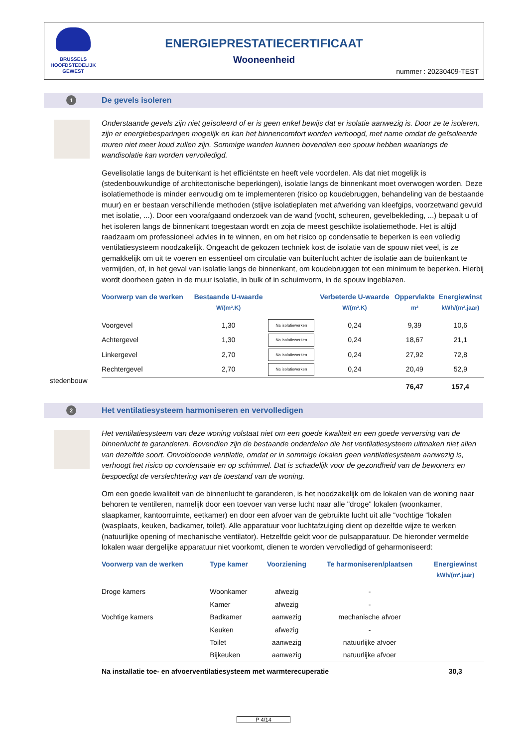BRUSSELS
HOOFDSTEDELIJK
GEWEST
ENERGIEPRESTATIECERTIFICAAT
Wooneenheid
nummer : 20230409-TEST
1 De gevels isoleren
stedenbouw
Onderstaande gevels zijn niet geïsoleerd of er is geen enkel bewijs dat er isolatie aanwezig is. Door ze te isoleren, zijn er energiebesparingen mogelijk en kan het binnencomfort worden verhoogd, met name omdat de geïsoleerde muren niet meer koud zullen zijn. Sommige wanden kunnen bovendien een spouw hebben waarlangs de wandisolatie kan worden vervolledigd.
Gevelisolatie langs de buitenkant is het efficiëntste en heeft vele voordelen. Als dat niet mogelijk is (stedenbouwkundige of architectonische beperkingen), isolatie langs de binnenkant moet overwogen worden. Deze isolatiemethode is minder eenvoudig om te implementeren (risico op koudebruggen, behandeling van de bestaande muur) en er bestaan verschillende methoden (stijve isolatieplaten met afwerking van kleefgips, voorzetwand gevuld met isolatie, ...). Door een voorafgaand onderzoek van de wand (vocht, scheuren, gevelbekleding, ...) bepaalt u of het isoleren langs de binnenkant toegestaan wordt en zoja de meest geschikte isolatiemethode. Het is altijd raadzaam om professioneel advies in te winnen, en om het risico op condensatie te beperken is een volledig ventilatiesysteem noodzakelijk. Ongeacht de gekozen techniek kost de isolatie van de spouw niet veel, is ze gemakkelijk om uit te voeren en essentieel om circulatie van buitenlucht achter de isolatie aan de buitenkant te vermijden, of, in het geval van isolatie langs de binnenkant, om koudebruggen tot een minimum te beperken. Hierbij wordt doorheen gaten in de muur isolatie, in bulk of in schuimvorm, in de spouw ingeblazen.
| Voorwerp van de werken | Bestaande U-waarde W/(m².K) | | Verbeterde U-waarde W/(m².K) | Oppervlakte m² | Energiewinst kWh/(m².jaar) |
| --- | --- | --- | --- | --- | --- |
| Voorgevel | 1,30 | Na isolatiewerken | 0,24 | 9,39 | 10,6 |
| Achtergevel | 1,30 | Na isolatiewerken | 0,24 | 18,67 | 21,1 |
| Linkergevel | 2,70 | Na isolatiewerken | 0,24 | 27,92 | 72,8 |
| Rechtergevel | 2,70 | Na isolatiewerken | 0,24 | 20,49 | 52,9 |
| | | | | 76,47 | 157,4 |
2
Het ventilatiesysteem harmoniseren en vervolledigen
Het ventilatiesysteem van deze woning volstaat niet om een goede kwaliteit en een goede verversing van de binnenlucht te garanderen. Bovendien zijn de bestaande onderdelen die het ventilatiesysteem uitmaken niet allen van dezelfde soort. Onvoldoende ventilatie, omdat er in sommige lokalen geen ventilatiesysteem aanwezig is, verhoogt het risico op condensatie en op schimmel. Dat is schadelijk voor de gezondheid van de bewoners en bespoedigt de verslechtering van de toestand van de woning.
Om een goede kwaliteit van de binnenlucht te garanderen, is het noodzakelijk om de lokalen van de woning naar behoren te ventileren, namelijk door een toevoer van verse lucht naar alle "droge" lokalen (woonkamer, slaapkamer, kantoorruimte, eetkamer) en door een afvoer van de gebruikte lucht uit alle “vochtige “lokalen (wasplaats, keuken, badkamer, toilet). Alle apparatuur voor luchtafzuiging dient op dezelfde wijze te werken (natuurlijke opening of mechanische ventilator). Hetzelfde geldt voor de pulsapparatuur. De hieronder vermelde lokalen waar dergelijke apparatuur niet voorkomt, dienen te worden vervolledigd of geharmoniseerd:
| Voorwerp van de werken | Type kamer | Voorziening | Te harmoniseren/plaatsen | Energiewinst kWh/(m².jaar) |
| --- | --- | --- | --- | --- |
| Droge kamers | Woonkamer | afwezig | - | |
| | Kamer | afwezig | - | |
| Vochtige kamers | Badkamer | aanwezig | mechanische afvoer | |
| | Keuken | afwezig | - | |
| | Toilet | aanwezig | natuurlijke afvoer | |
| | Bijkeuken | aanwezig | natuurlijke afvoer | |
| Na installatie toe- en afvoerventilatiesysteem met warmterecuperatie | | | | 30,3 |
P 4/14